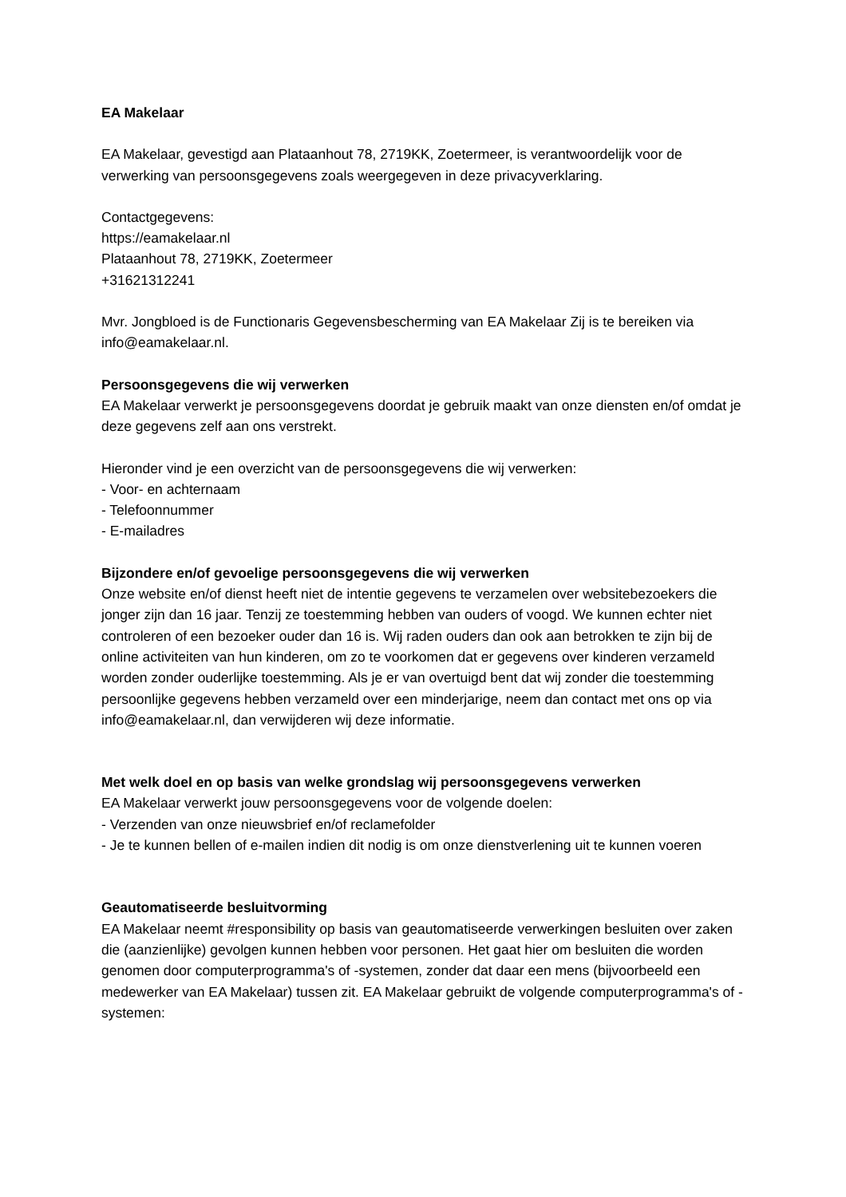EA Makelaar
EA Makelaar, gevestigd aan Plataanhout 78, 2719KK, Zoetermeer, is verantwoordelijk voor de verwerking van persoonsgegevens zoals weergegeven in deze privacyverklaring.
Contactgegevens:
https://eamakelaar.nl
Plataanhout 78, 2719KK, Zoetermeer
+31621312241
Mvr. Jongbloed is de Functionaris Gegevensbescherming van EA Makelaar Zij is te bereiken via info@eamakelaar.nl.
Persoonsgegevens die wij verwerken
EA Makelaar verwerkt je persoonsgegevens doordat je gebruik maakt van onze diensten en/of omdat je deze gegevens zelf aan ons verstrekt.
Hieronder vind je een overzicht van de persoonsgegevens die wij verwerken:
- Voor- en achternaam
- Telefoonnummer
- E-mailadres
Bijzondere en/of gevoelige persoonsgegevens die wij verwerken
Onze website en/of dienst heeft niet de intentie gegevens te verzamelen over websitebezoekers die jonger zijn dan 16 jaar. Tenzij ze toestemming hebben van ouders of voogd. We kunnen echter niet controleren of een bezoeker ouder dan 16 is. Wij raden ouders dan ook aan betrokken te zijn bij de online activiteiten van hun kinderen, om zo te voorkomen dat er gegevens over kinderen verzameld worden zonder ouderlijke toestemming. Als je er van overtuigd bent dat wij zonder die toestemming persoonlijke gegevens hebben verzameld over een minderjarige, neem dan contact met ons op via info@eamakelaar.nl, dan verwijderen wij deze informatie.
Met welk doel en op basis van welke grondslag wij persoonsgegevens verwerken
EA Makelaar verwerkt jouw persoonsgegevens voor de volgende doelen:
- Verzenden van onze nieuwsbrief en/of reclamefolder
- Je te kunnen bellen of e-mailen indien dit nodig is om onze dienstverlening uit te kunnen voeren
Geautomatiseerde besluitvorming
EA Makelaar neemt #responsibility op basis van geautomatiseerde verwerkingen besluiten over zaken die (aanzienlijke) gevolgen kunnen hebben voor personen. Het gaat hier om besluiten die worden genomen door computerprogramma's of -systemen, zonder dat daar een mens (bijvoorbeeld een medewerker van EA Makelaar) tussen zit. EA Makelaar gebruikt de volgende computerprogramma's of -systemen: